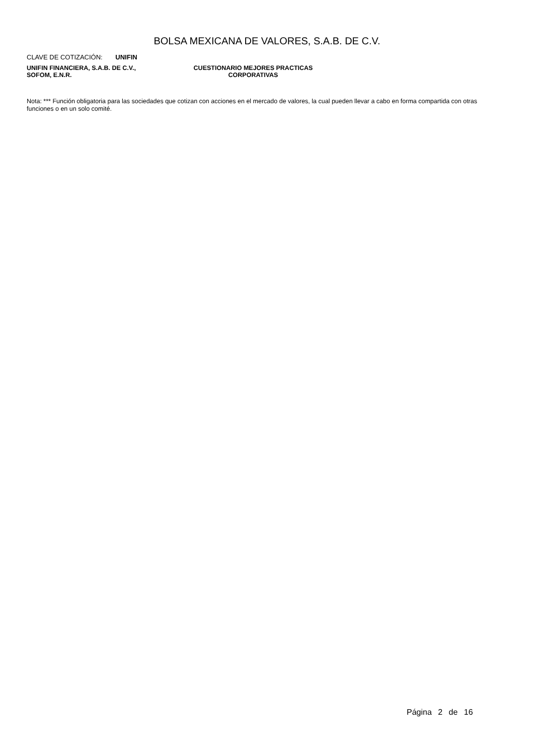BOLSA MEXICANA DE VALORES, S.A.B. DE C.V.
CLAVE DE COTIZACIÓN: UNIFIN
UNIFIN FINANCIERA, S.A.B. DE C.V.,
SOFOM, E.N.R.
CUESTIONARIO MEJORES PRACTICAS
CORPORATIVAS
Nota: *** Función obligatoria para las sociedades que cotizan con acciones en el mercado de valores, la cual pueden llevar a cabo en forma compartida con otras funciones o en un solo comité.
Página 2 de 16